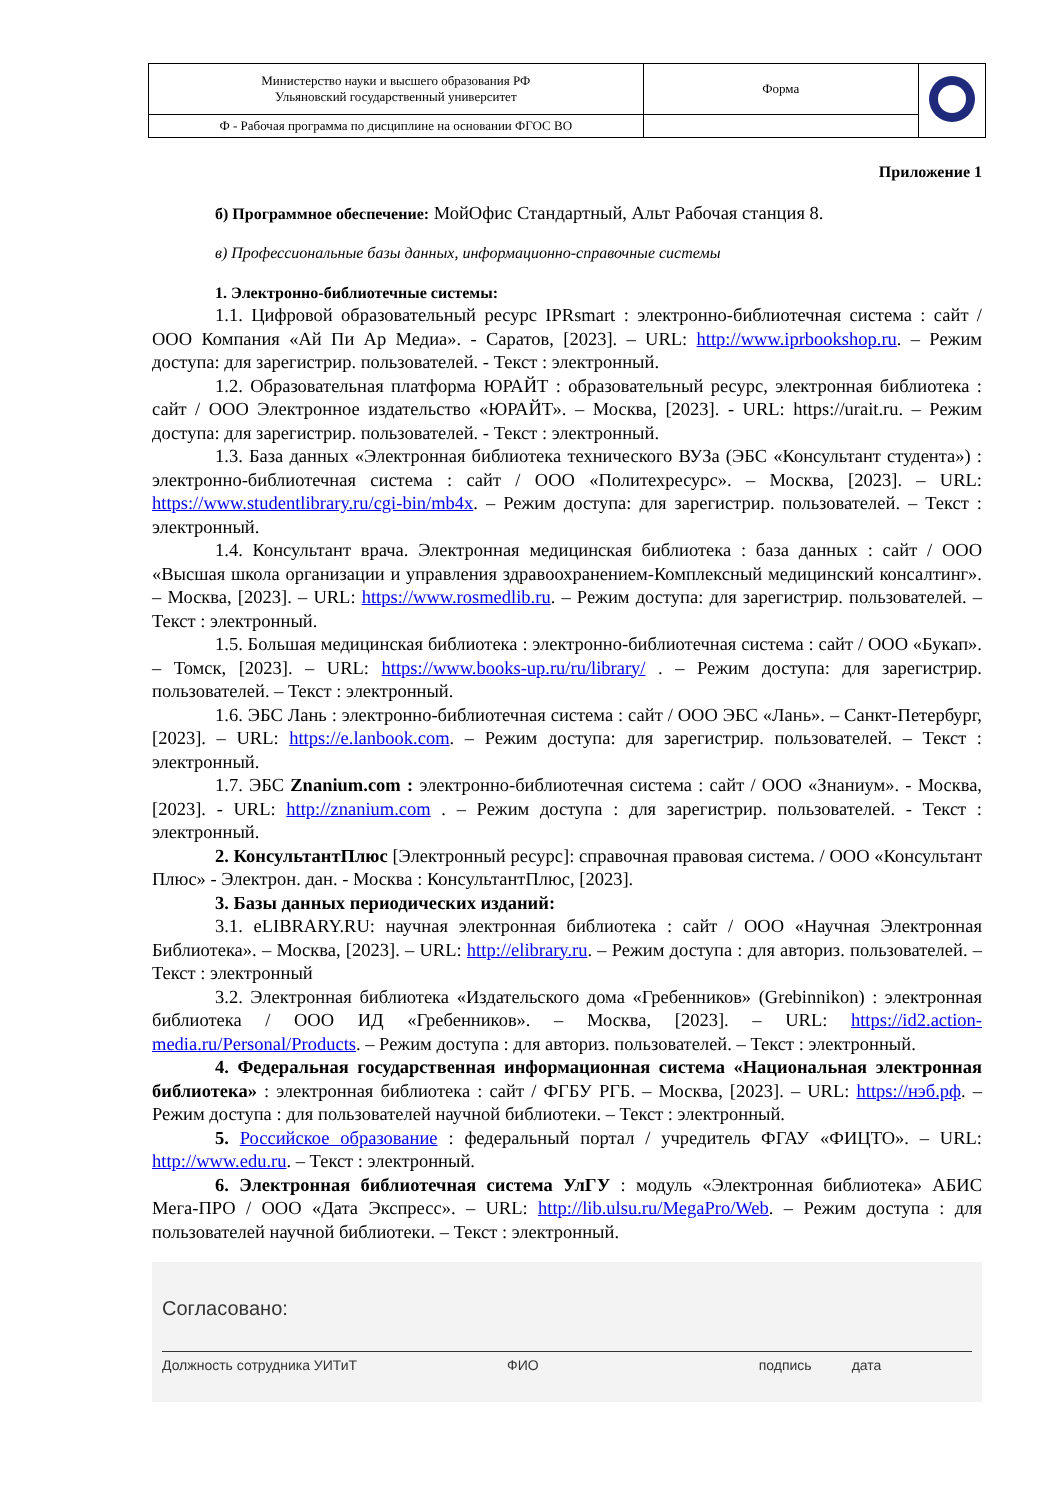| Министерство науки и высшего образования РФ Ульяновский государственный университет | Форма | |
| Ф - Рабочая программа по дисциплине на основании ФГОС ВО | | |
Приложение 1
б) Программное обеспечение: МойОфис Стандартный, Альт Рабочая станция 8.
в) Профессиональные базы данных, информационно-справочные системы
1. Электронно-библиотечные системы:
1.1. Цифровой образовательный ресурс IPRsmart : электронно-библиотечная система : сайт / ООО Компания «Ай Пи Ар Медиа». - Саратов, [2023]. – URL: http://www.iprbookshop.ru. – Режим доступа: для зарегистрир. пользователей. - Текст : электронный.
1.2. Образовательная платформа ЮРАЙТ : образовательный ресурс, электронная библиотека : сайт / ООО Электронное издательство «ЮРАЙТ». – Москва, [2023]. - URL: https://urait.ru. – Режим доступа: для зарегистрир. пользователей. - Текст : электронный.
1.3. База данных «Электронная библиотека технического ВУЗа (ЭБС «Консультант студента») : электронно-библиотечная система : сайт / ООО «Политехресурс». – Москва, [2023]. – URL: https://www.studentlibrary.ru/cgi-bin/mb4x. – Режим доступа: для зарегистрир. пользователей. – Текст : электронный.
1.4. Консультант врача. Электронная медицинская библиотека : база данных : сайт / ООО «Высшая школа организации и управления здравоохранением-Комплексный медицинский консалтинг». – Москва, [2023]. – URL: https://www.rosmedlib.ru. – Режим доступа: для зарегистрир. пользователей. – Текст : электронный.
1.5. Большая медицинская библиотека : электронно-библиотечная система : сайт / ООО «Букап». – Томск, [2023]. – URL: https://www.books-up.ru/ru/library/ . – Режим доступа: для зарегистрир. пользователей. – Текст : электронный.
1.6. ЭБС Лань : электронно-библиотечная система : сайт / ООО ЭБС «Лань». – Санкт-Петербург, [2023]. – URL: https://e.lanbook.com. – Режим доступа: для зарегистрир. пользователей. – Текст : электронный.
1.7. ЭБС Znanium.com : электронно-библиотечная система : сайт / ООО «Знаниум». - Москва, [2023]. - URL: http://znanium.com . – Режим доступа : для зарегистрир. пользователей. - Текст : электронный.
2. КонсультантПлюс [Электронный ресурс]: справочная правовая система. / ООО «Консультант Плюс» - Электрон. дан. - Москва : КонсультантПлюс, [2023].
3. Базы данных периодических изданий:
3.1. eLIBRARY.RU: научная электронная библиотека : сайт / ООО «Научная Электронная Библиотека». – Москва, [2023]. – URL: http://elibrary.ru. – Режим доступа : для авториз. пользователей. – Текст : электронный
3.2. Электронная библиотека «Издательского дома «Гребенников» (Grebinnikon) : электронная библиотека / ООО ИД «Гребенников». – Москва, [2023]. – URL: https://id2.action-media.ru/Personal/Products. – Режим доступа : для авториз. пользователей. – Текст : электронный.
4. Федеральная государственная информационная система «Национальная электронная библиотека» : электронная библиотека : сайт / ФГБУ РГБ. – Москва, [2023]. – URL: https://нэб.рф. – Режим доступа : для пользователей научной библиотеки. – Текст : электронный.
5. Российское образование : федеральный портал / учредитель ФГАУ «ФИЦТО». – URL: http://www.edu.ru. – Текст : электронный.
6. Электронная библиотечная система УлГУ : модуль «Электронная библиотека» АБИС Мега-ПРО / ООО «Дата Экспресс». – URL: http://lib.ulsu.ru/MegaPro/Web. – Режим доступа : для пользователей научной библиотеки. – Текст : электронный.
Согласовано:
Должность сотрудника УИТиТ ФИО подпись дата